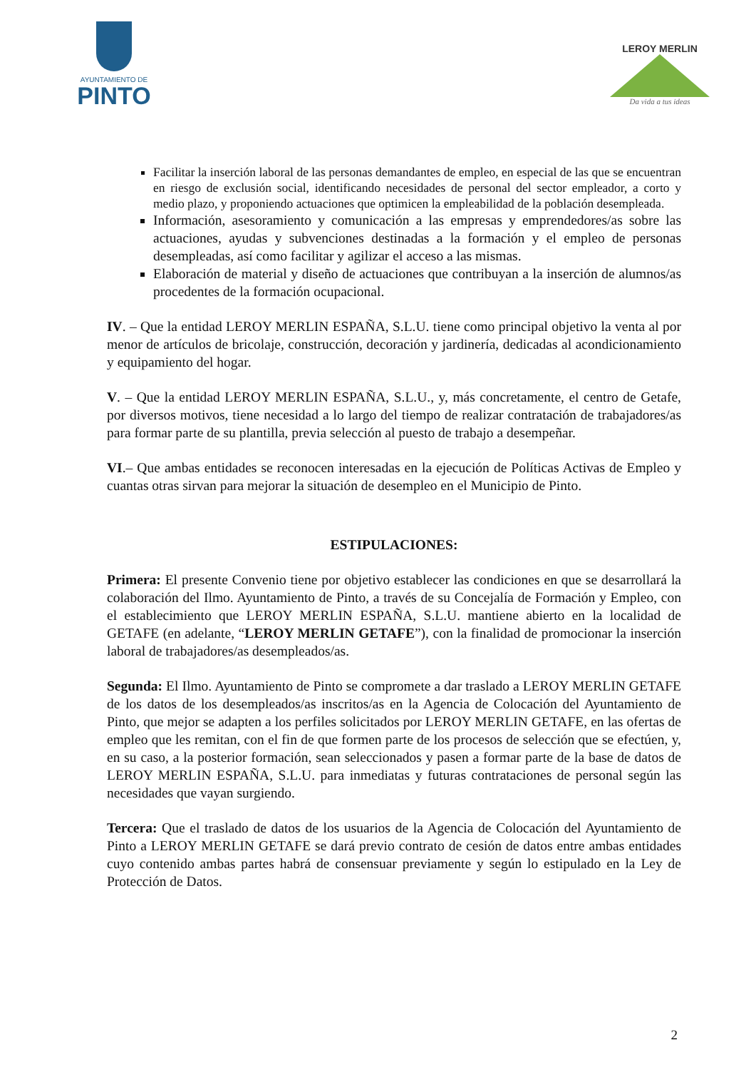AYUNTAMIENTO DE
PINTO
LEROY MERLIN
Da vida a tus ideas
Facilitar la inserción laboral de las personas demandantes de empleo, en especial de las que se encuentran en riesgo de exclusión social, identificando necesidades de personal del sector empleador, a corto y medio plazo, y proponiendo actuaciones que optimicen la empleabilidad de la población desempleada.
Información, asesoramiento y comunicación a las empresas y emprendedores/as sobre las actuaciones, ayudas y subvenciones destinadas a la formación y el empleo de personas desempleadas, así como facilitar y agilizar el acceso a las mismas.
Elaboración de material y diseño de actuaciones que contribuyan a la inserción de alumnos/as procedentes de la formación ocupacional.
IV. – Que la entidad LEROY MERLIN ESPAÑA, S.L.U. tiene como principal objetivo la venta al por menor de artículos de bricolaje, construcción, decoración y jardinería, dedicadas al acondicionamiento y equipamiento del hogar.
V. – Que la entidad LEROY MERLIN ESPAÑA, S.L.U., y, más concretamente, el centro de Getafe, por diversos motivos, tiene necesidad a lo largo del tiempo de realizar contratación de trabajadores/as para formar parte de su plantilla, previa selección al puesto de trabajo a desempeñar.
VI.– Que ambas entidades se reconocen interesadas en la ejecución de Políticas Activas de Empleo y cuantas otras sirvan para mejorar la situación de desempleo en el Municipio de Pinto.
ESTIPULACIONES:
Primera: El presente Convenio tiene por objetivo establecer las condiciones en que se desarrollará la colaboración del Ilmo. Ayuntamiento de Pinto, a través de su Concejalía de Formación y Empleo, con el establecimiento que LEROY MERLIN ESPAÑA, S.L.U. mantiene abierto en la localidad de GETAFE (en adelante, “LEROY MERLIN GETAFE”), con la finalidad de promocionar la inserción laboral de trabajadores/as desempleados/as.
Segunda: El Ilmo. Ayuntamiento de Pinto se compromete a dar traslado a LEROY MERLIN GETAFE de los datos de los desempleados/as inscritos/as en la Agencia de Colocación del Ayuntamiento de Pinto, que mejor se adapten a los perfiles solicitados por LEROY MERLIN GETAFE, en las ofertas de empleo que les remitan, con el fin de que formen parte de los procesos de selección que se efectúen, y, en su caso, a la posterior formación, sean seleccionados y pasen a formar parte de la base de datos de LEROY MERLIN ESPAÑA, S.L.U. para inmediatas y futuras contrataciones de personal según las necesidades que vayan surgiendo.
Tercera: Que el traslado de datos de los usuarios de la Agencia de Colocación del Ayuntamiento de Pinto a LEROY MERLIN GETAFE se dará previo contrato de cesión de datos entre ambas entidades cuyo contenido ambas partes habrá de consensuar previamente y según lo estipulado en la Ley de Protección de Datos.
2